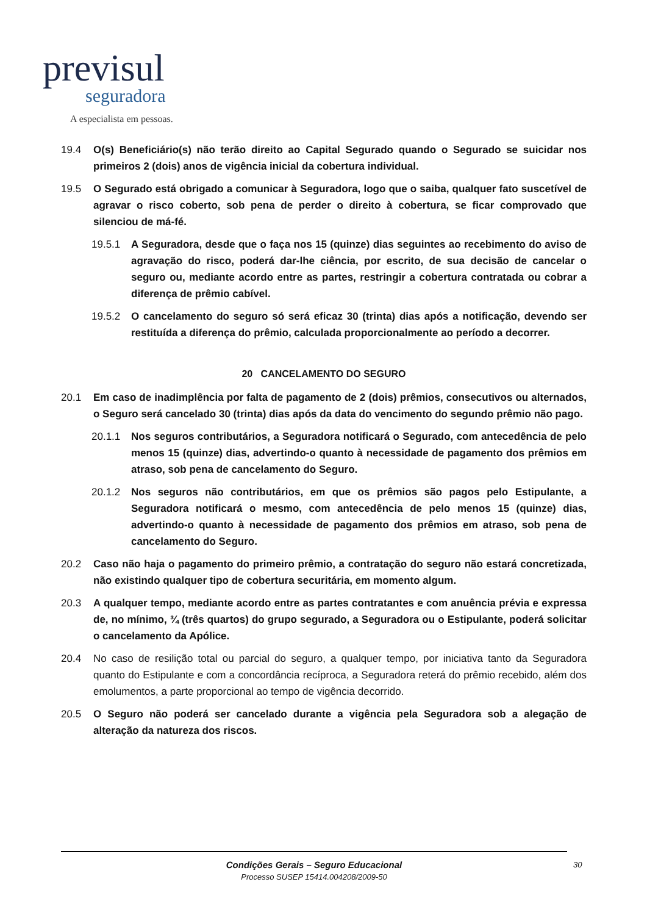previsul
seguradora
A especialista em pessoas.
19.4 O(s) Beneficiário(s) não terão direito ao Capital Segurado quando o Segurado se suicidar nos primeiros 2 (dois) anos de vigência inicial da cobertura individual.
19.5 O Segurado está obrigado a comunicar à Seguradora, logo que o saiba, qualquer fato suscetível de agravar o risco coberto, sob pena de perder o direito à cobertura, se ficar comprovado que silenciou de má-fé.
19.5.1 A Seguradora, desde que o faça nos 15 (quinze) dias seguintes ao recebimento do aviso de agravação do risco, poderá dar-lhe ciência, por escrito, de sua decisão de cancelar o seguro ou, mediante acordo entre as partes, restringir a cobertura contratada ou cobrar a diferença de prêmio cabível.
19.5.2 O cancelamento do seguro só será eficaz 30 (trinta) dias após a notificação, devendo ser restituída a diferença do prêmio, calculada proporcionalmente ao período a decorrer.
20 CANCELAMENTO DO SEGURO
20.1 Em caso de inadimplência por falta de pagamento de 2 (dois) prêmios, consecutivos ou alternados, o Seguro será cancelado 30 (trinta) dias após da data do vencimento do segundo prêmio não pago.
20.1.1 Nos seguros contributários, a Seguradora notificará o Segurado, com antecedência de pelo menos 15 (quinze) dias, advertindo-o quanto à necessidade de pagamento dos prêmios em atraso, sob pena de cancelamento do Seguro.
20.1.2 Nos seguros não contributários, em que os prêmios são pagos pelo Estipulante, a Seguradora notificará o mesmo, com antecedência de pelo menos 15 (quinze) dias, advertindo-o quanto à necessidade de pagamento dos prêmios em atraso, sob pena de cancelamento do Seguro.
20.2 Caso não haja o pagamento do primeiro prêmio, a contratação do seguro não estará concretizada, não existindo qualquer tipo de cobertura securitária, em momento algum.
20.3 A qualquer tempo, mediante acordo entre as partes contratantes e com anuência prévia e expressa de, no mínimo, ¾ (três quartos) do grupo segurado, a Seguradora ou o Estipulante, poderá solicitar o cancelamento da Apólice.
20.4 No caso de resilição total ou parcial do seguro, a qualquer tempo, por iniciativa tanto da Seguradora quanto do Estipulante e com a concordância recíproca, a Seguradora reterá do prêmio recebido, além dos emolumentos, a parte proporcional ao tempo de vigência decorrido.
20.5 O Seguro não poderá ser cancelado durante a vigência pela Seguradora sob a alegação de alteração da natureza dos riscos.
Condições Gerais – Seguro Educacional
Processo SUSEP 15414.004208/2009-50
30